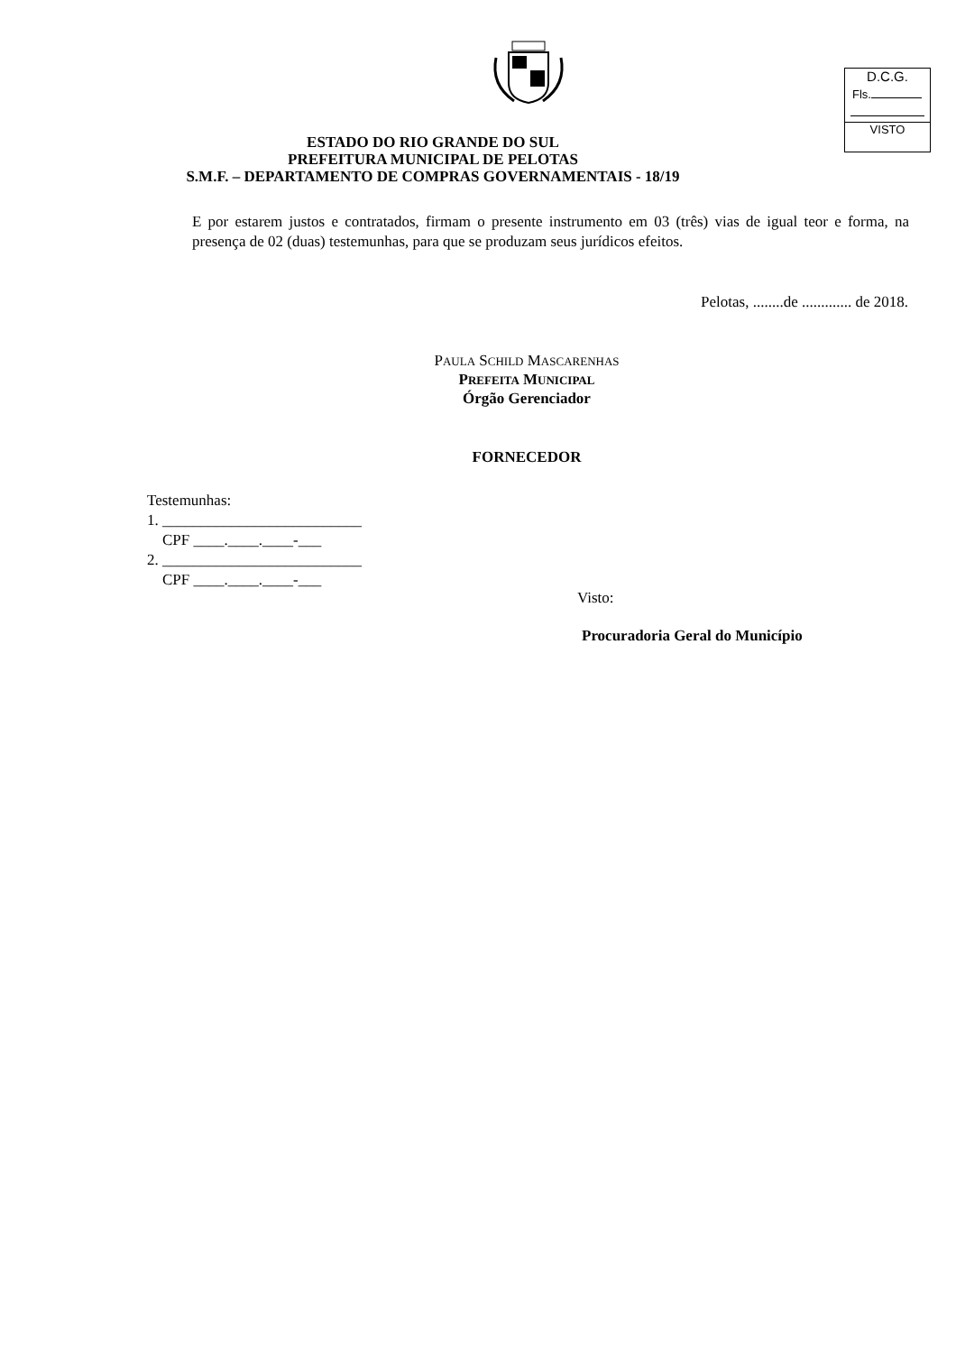D.C.G.
Fls.
VISTO
ESTADO DO RIO GRANDE DO SUL
PREFEITURA MUNICIPAL DE PELOTAS
S.M.F. – DEPARTAMENTO DE COMPRAS GOVERNAMENTAIS - 18/19
E por estarem justos e contratados, firmam o presente instrumento em 03 (três) vias de igual teor e forma, na presença de 02 (duas) testemunhas, para que se produzam seus jurídicos efeitos.
Pelotas, ........de ............. de 2018.
PAULA SCHILD MASCARENHAS
PREFEITA MUNICIPAL
Órgão Gerenciador
FORNECEDOR
Testemunhas:
1. __________________________
CPF ____.____.____-___
2. __________________________
CPF ____.____.____-___
Visto:
Procuradoria Geral do Município